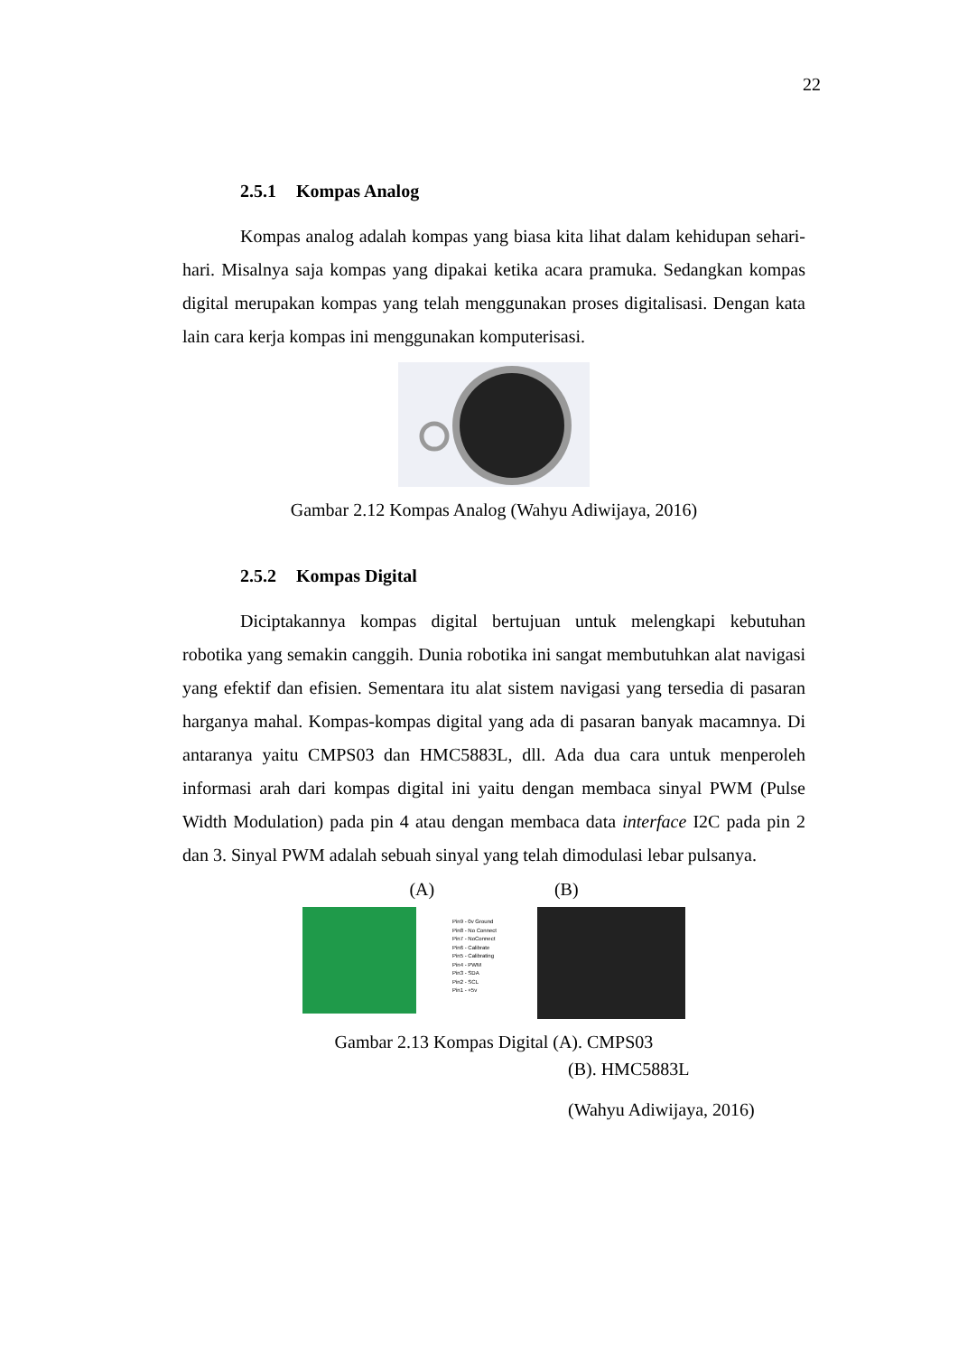22
2.5.1 Kompas Analog
Kompas analog adalah kompas yang biasa kita lihat dalam kehidupan sehari- hari. Misalnya saja kompas yang dipakai ketika acara pramuka. Sedangkan kompas digital merupakan kompas yang telah menggunakan proses digitalisasi. Dengan kata lain cara kerja kompas ini menggunakan komputerisasi.
Gambar 2.12 Kompas Analog (Wahyu Adiwijaya, 2016)
2.5.2 Kompas Digital
Diciptakannya kompas digital bertujuan untuk melengkapi kebutuhan robotika yang semakin canggih. Dunia robotika ini sangat membutuhkan alat navigasi yang efektif dan efisien. Sementara itu alat sistem navigasi yang tersedia di pasaran harganya mahal. Kompas-kompas digital yang ada di pasaran banyak macamnya. Di antaranya yaitu CMPS03 dan HMC5883L, dll. Ada dua cara untuk menperoleh informasi arah dari kompas digital ini yaitu dengan membaca sinyal PWM (Pulse Width Modulation) pada pin 4 atau dengan membaca data interface I2C pada pin 2 dan 3. Sinyal PWM adalah sebuah sinyal yang telah dimodulasi lebar pulsanya.
(A) (B)
Pin9 - 0v Ground
Pin8 - No Connect
Pin7 - NoConnect
Pin6 - Calibrate
Pin5 - Calibrating
Pin4 - PWM
Pin3 - SDA
Pin2 - SCL
Pin1 - +5v
Gambar 2.13 Kompas Digital (A). CMPS03
(B). HMC5883L
(Wahyu Adiwijaya, 2016)